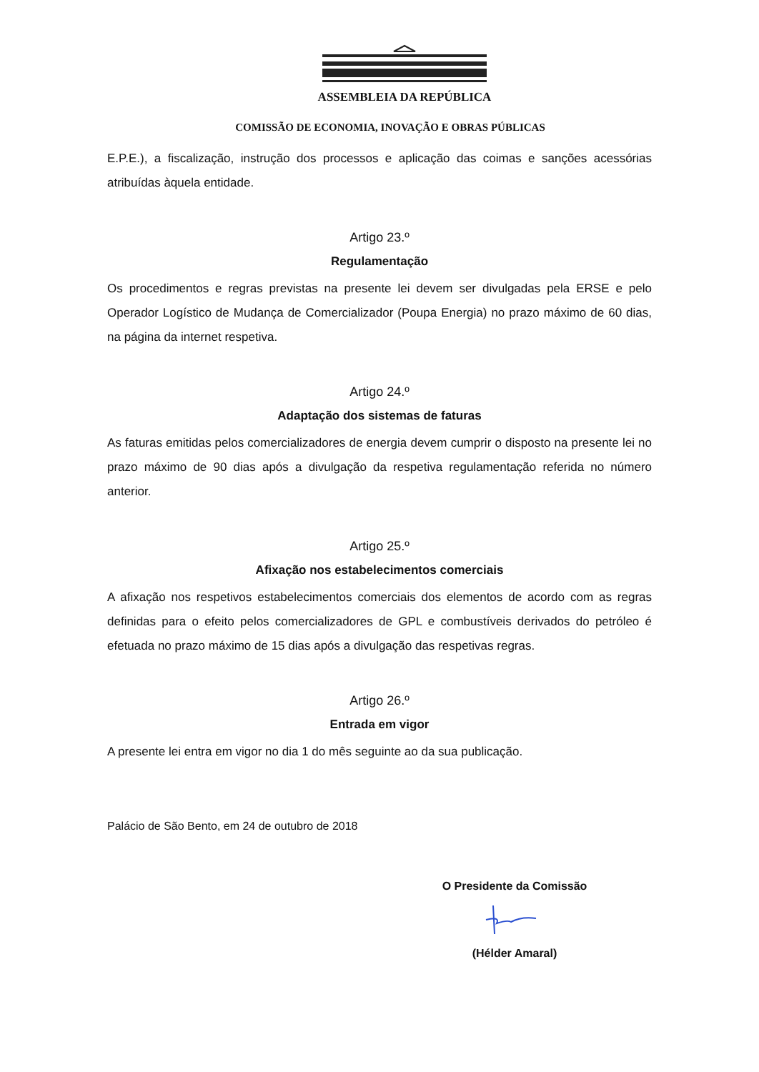ASSEMBLEIA DA REPÚBLICA
COMISSÃO DE ECONOMIA, INOVAÇÃO E OBRAS PÚBLICAS
E.P.E.), a fiscalização, instrução dos processos e aplicação das coimas e sanções acessórias atribuídas àquela entidade.
Artigo 23.º
Regulamentação
Os procedimentos e regras previstas na presente lei devem ser divulgadas pela ERSE e pelo Operador Logístico de Mudança de Comercializador (Poupa Energia) no prazo máximo de 60 dias, na página da internet respetiva.
Artigo 24.º
Adaptação dos sistemas de faturas
As faturas emitidas pelos comercializadores de energia devem cumprir o disposto na presente lei no prazo máximo de 90 dias após a divulgação da respetiva regulamentação referida no número anterior.
Artigo 25.º
Afixação nos estabelecimentos comerciais
A afixação nos respetivos estabelecimentos comerciais dos elementos de acordo com as regras definidas para o efeito pelos comercializadores de GPL e combustíveis derivados do petróleo é efetuada no prazo máximo de 15 dias após a divulgação das respetivas regras.
Artigo 26.º
Entrada em vigor
A presente lei entra em vigor no dia 1 do mês seguinte ao da sua publicação.
Palácio de São Bento, em 24 de outubro de 2018
O Presidente da Comissão
(Hélder Amaral)